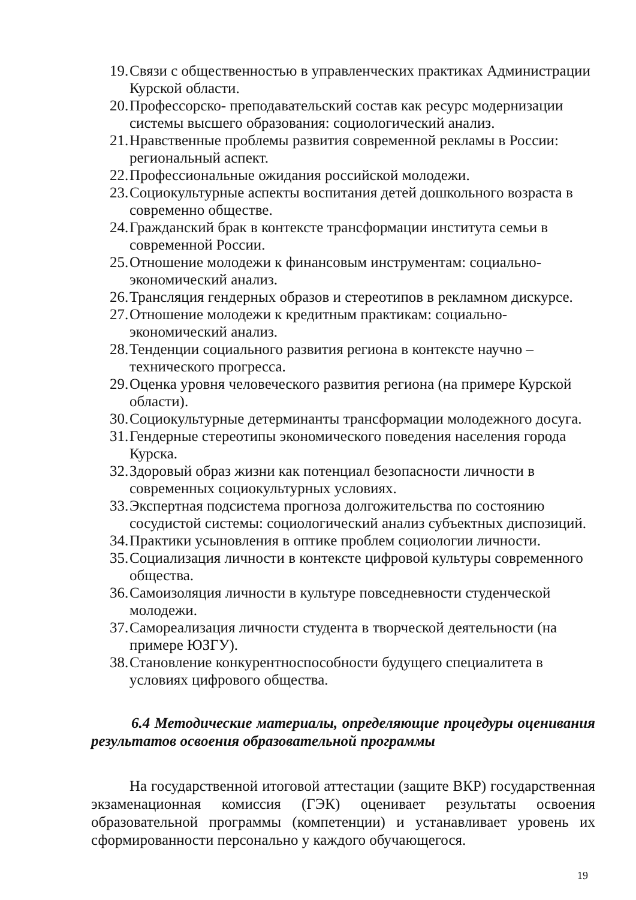19. Связи с общественностью в управленческих практиках Администрации Курской области.
20. Профессорско- преподавательский состав как ресурс модернизации системы высшего образования: социологический анализ.
21. Нравственные проблемы развития современной рекламы в России: региональный аспект.
22. Профессиональные ожидания российской молодежи.
23. Социокультурные аспекты воспитания детей дошкольного возраста в современно обществе.
24. Гражданский брак в контексте трансформации института семьи в современной России.
25. Отношение молодежи к финансовым инструментам: социально-экономический анализ.
26. Трансляция гендерных образов и стереотипов в рекламном дискурсе.
27. Отношение молодежи к кредитным практикам: социально-экономический анализ.
28. Тенденции социального развития региона в контексте научно – технического прогресса.
29. Оценка уровня человеческого развития региона (на примере Курской области).
30. Социокультурные детерминанты трансформации молодежного досуга.
31. Гендерные стереотипы экономического поведения населения города Курска.
32. Здоровый образ жизни как потенциал безопасности личности в современных социокультурных условиях.
33. Экспертная подсистема прогноза долгожительства по состоянию сосудистой системы: социологический анализ субъектных диспозиций.
34. Практики усыновления в оптике проблем социологии личности.
35. Социализация личности в контексте цифровой культуры современного общества.
36. Самоизоляция личности в культуре повседневности студенческой молодежи.
37. Самореализация личности студента в творческой деятельности (на примере ЮЗГУ).
38. Становление конкурентноспособности будущего специалитета в условиях цифрового общества.
6.4 Методические материалы, определяющие процедуры оценивания результатов освоения образовательной программы
На государственной итоговой аттестации (защите ВКР) государственная экзаменационная комиссия (ГЭК) оценивает результаты освоения образовательной программы (компетенции) и устанавливает уровень их сформированности персонально у каждого обучающегося.
19